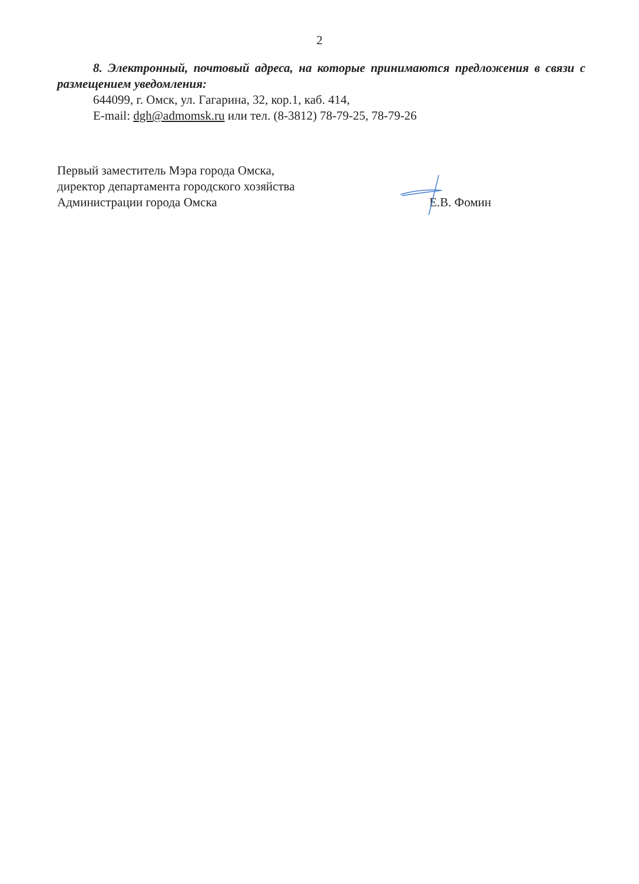2
8. Электронный, почтовый адреса, на которые принимаются предложения в связи с размещением уведомления:
644099, г. Омск, ул. Гагарина, 32, кор.1, каб. 414,
E-mail: dgh@admomsk.ru или тел. (8-3812) 78-79-25, 78-79-26
Первый заместитель Мэра города Омска,
директор департамента городского хозяйства
Администрации города Омска
Е.В. Фомин